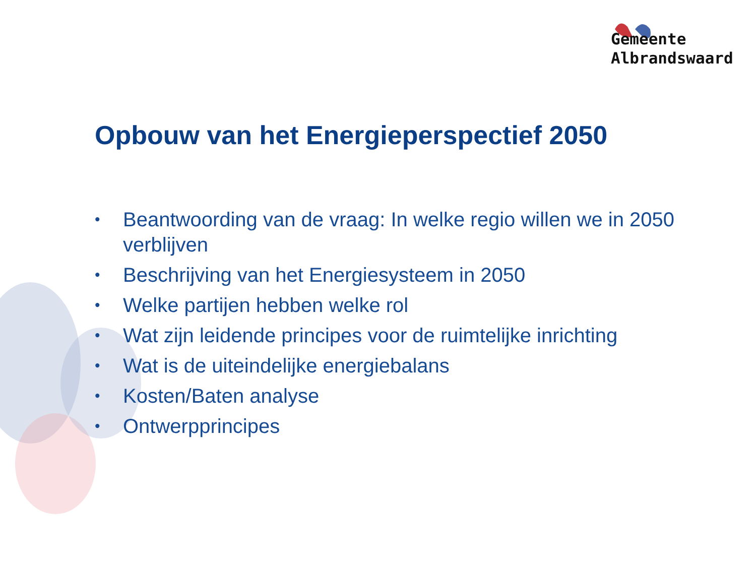Gemeente
Albrandswaard
Opbouw van het Energieperspectief 2050
• Beantwoording van de vraag: In welke regio willen we in 2050 verblijven
• Beschrijving van het Energiesysteem in 2050
• Welke partijen hebben welke rol
• Wat zijn leidende principes voor de ruimtelijke inrichting
• Wat is de uiteindelijke energiebalans
• Kosten/Baten analyse
• Ontwerpprincipes